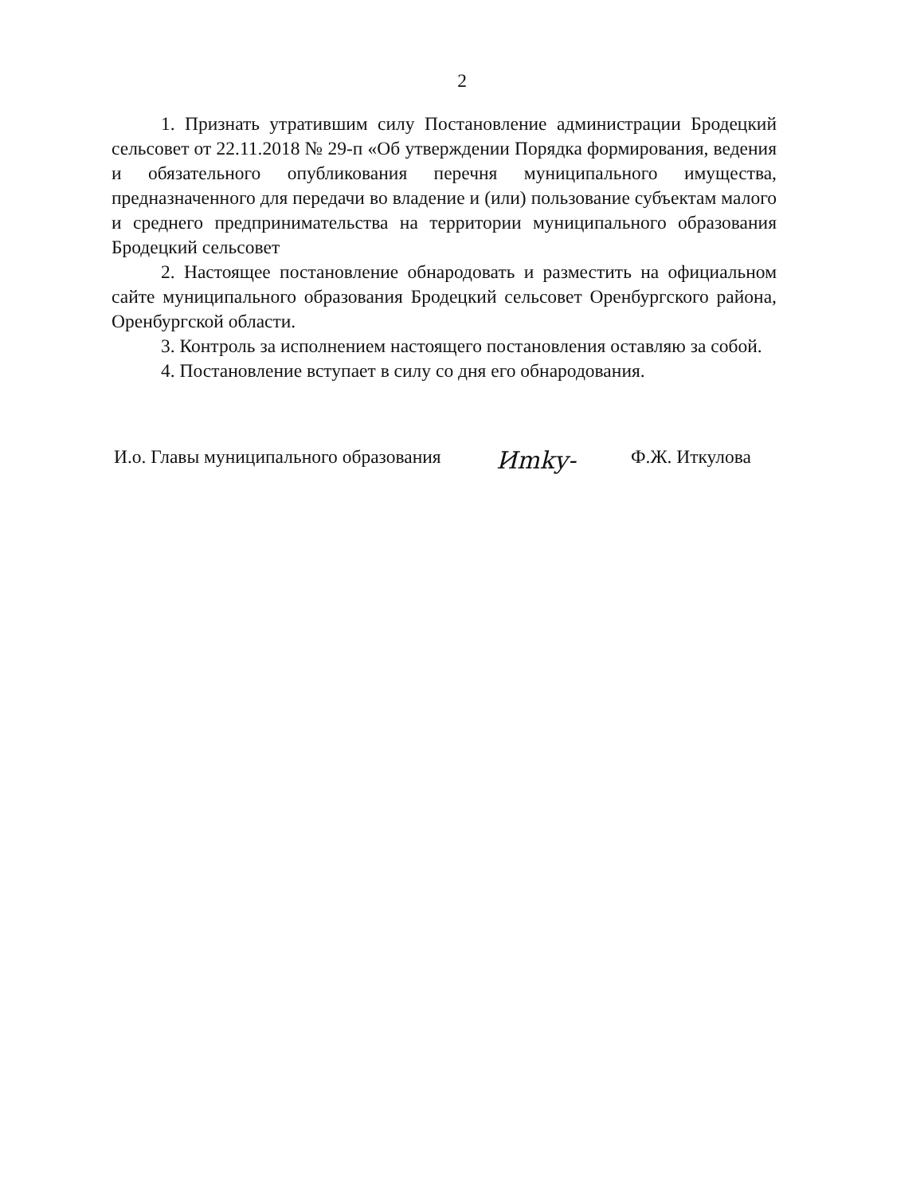2
1. Признать утратившим силу Постановление администрации Бродецкий сельсовет от 22.11.2018 № 29-п «Об утверждении Порядка формирования, ведения и обязательного опубликования перечня муниципального имущества, предназначенного для передачи во владение и (или) пользование субъектам малого и среднего предпринимательства на территории муниципального образования Бродецкий сельсовет
2. Настоящее постановление обнародовать и разместить на официальном сайте муниципального образования Бродецкий сельсовет Оренбургского района, Оренбургской области.
3. Контроль за исполнением настоящего постановления оставляю за собой.
4. Постановление вступает в силу со дня его обнародования.
И.о. Главы муниципального образования Иmky- Ф.Ж. Иткулова